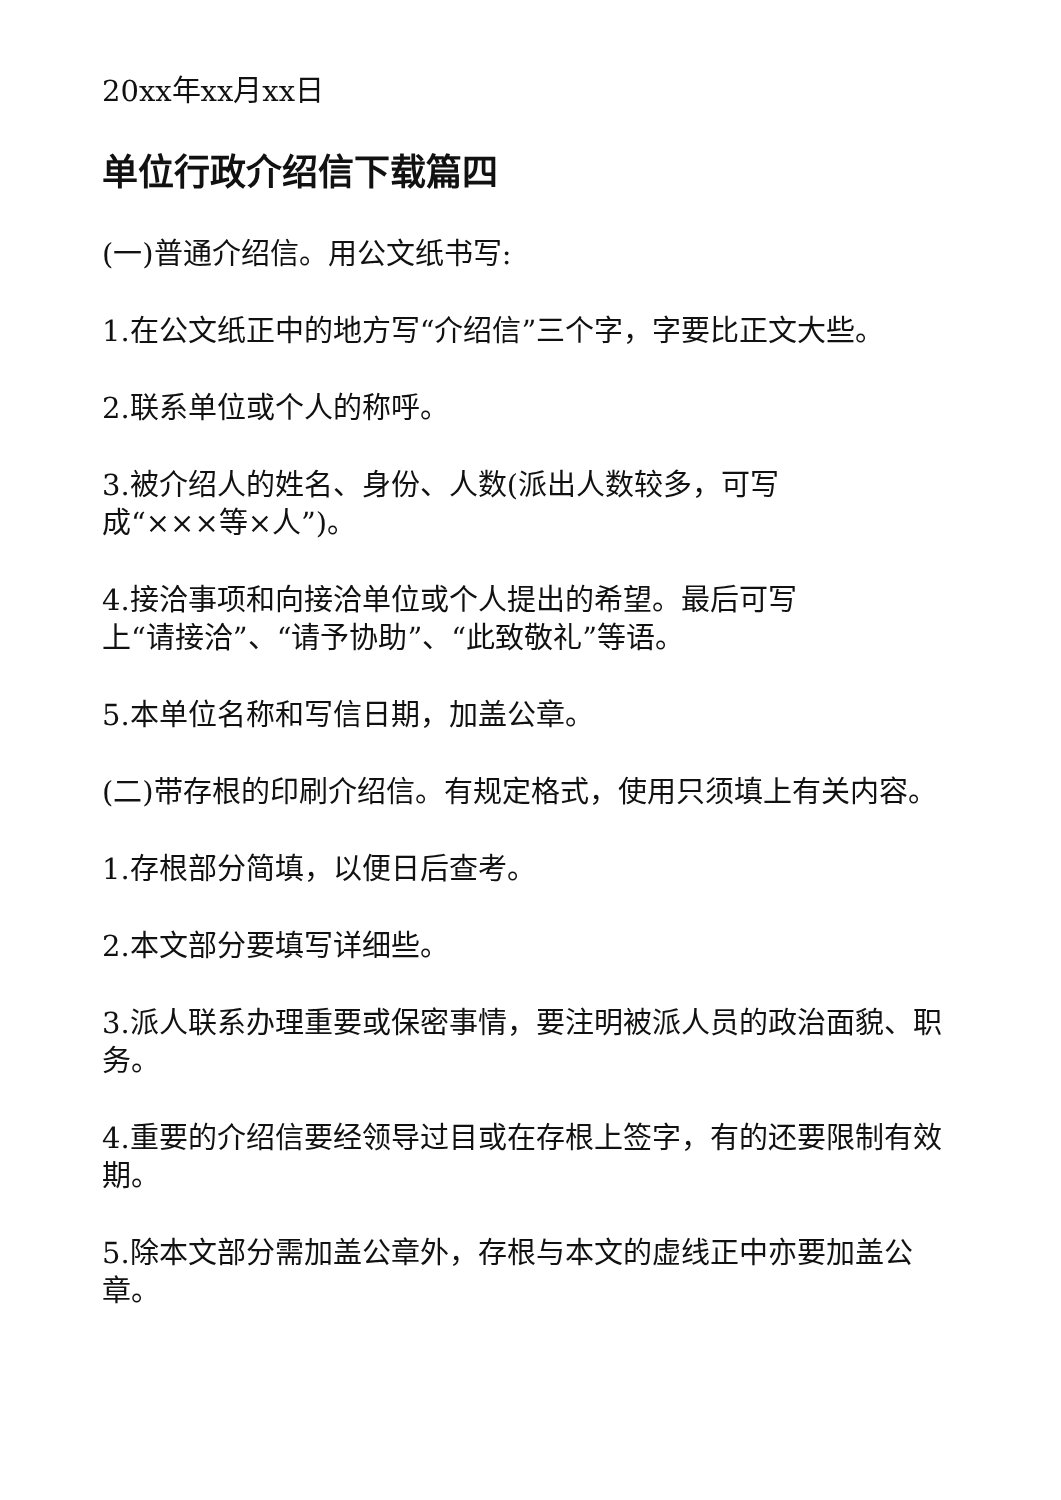20xx年xx月xx日
单位行政介绍信下载篇四
(一)普通介绍信。用公文纸书写:
1.在公文纸正中的地方写“介绍信”三个字，字要比正文大些。
2.联系单位或个人的称呼。
3.被介绍人的姓名、身份、人数(派出人数较多，可写
成“×××等×人”)。
4.接洽事项和向接洽单位或个人提出的希望。最后可写
上“请接洽”、“请予协助”、“此致敬礼”等语。
5.本单位名称和写信日期，加盖公章。
(二)带存根的印刷介绍信。有规定格式，使用只须填上有关内容。
1.存根部分简填，以便日后查考。
2.本文部分要填写详细些。
3.派人联系办理重要或保密事情，要注明被派人员的政治面貌、职务。
4.重要的介绍信要经领导过目或在存根上签字，有的还要限制有效期。
5.除本文部分需加盖公章外，存根与本文的虚线正中亦要加盖公章。